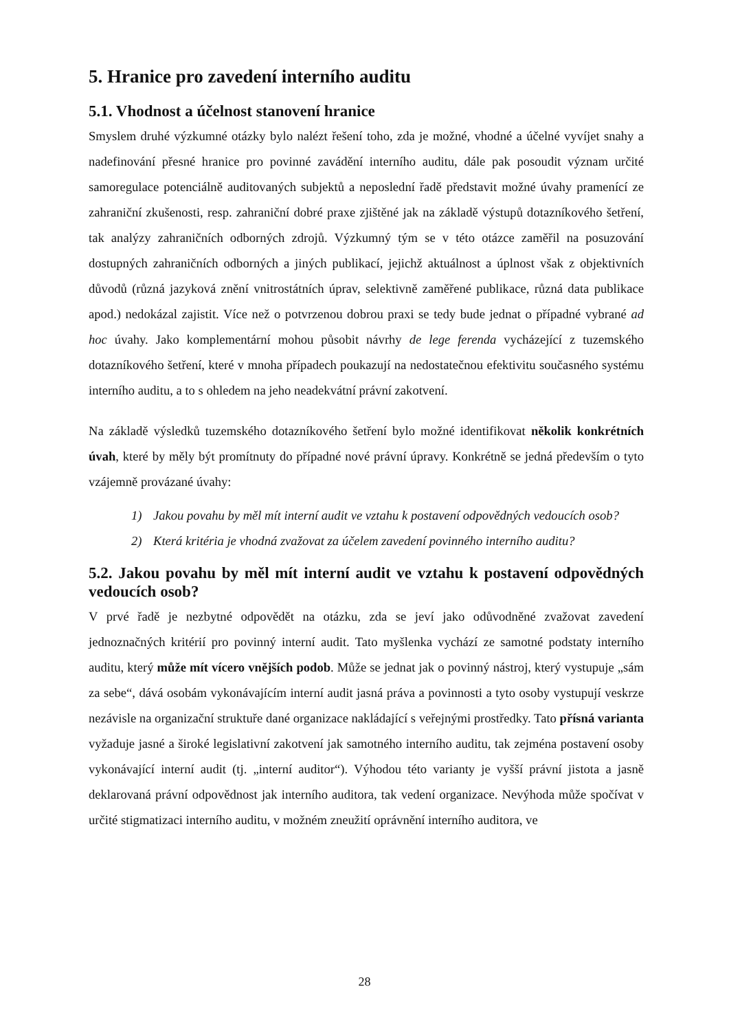5. Hranice pro zavedení interního auditu
5.1. Vhodnost a účelnost stanovení hranice
Smyslem druhé výzkumné otázky bylo nalézt řešení toho, zda je možné, vhodné a účelné vyvíjet snahy a nadefinování přesné hranice pro povinné zavádění interního auditu, dále pak posoudit význam určité samoregulace potenciálně auditovaných subjektů a neposlední řadě představit možné úvahy pramenící ze zahraniční zkušenosti, resp. zahraniční dobré praxe zjištěné jak na základě výstupů dotazníkového šetření, tak analýzy zahraničních odborných zdrojů. Výzkumný tým se v této otázce zaměřil na posuzování dostupných zahraničních odborných a jiných publikací, jejichž aktuálnost a úplnost však z objektivních důvodů (různá jazyková znění vnitrostátních úprav, selektivně zaměřené publikace, různá data publikace apod.) nedokázal zajistit. Více než o potvrzenou dobrou praxi se tedy bude jednat o případné vybrané ad hoc úvahy. Jako komplementární mohou působit návrhy de lege ferenda vycházející z tuzemského dotazníkového šetření, které v mnoha případech poukazují na nedostatečnou efektivitu současného systému interního auditu, a to s ohledem na jeho neadekvátní právní zakotvení.
Na základě výsledků tuzemského dotazníkového šetření bylo možné identifikovat několik konkrétních úvah, které by měly být promítnuty do případné nové právní úpravy. Konkrétně se jedná především o tyto vzájemně provázané úvahy:
1) Jakou povahu by měl mít interní audit ve vztahu k postavení odpovědných vedoucích osob?
2) Která kritéria je vhodná zvažovat za účelem zavedení povinného interního auditu?
5.2. Jakou povahu by měl mít interní audit ve vztahu k postavení odpovědných vedoucích osob?
V prvé řadě je nezbytné odpovědět na otázku, zda se jeví jako odůvodněné zvažovat zavedení jednoznačných kritérií pro povinný interní audit. Tato myšlenka vychází ze samotné podstaty interního auditu, který může mít vícero vnějších podob. Může se jednat jak o povinný nástroj, který vystupuje „sám za sebe“, dává osobám vykonávajícím interní audit jasná práva a povinnosti a tyto osoby vystupují veskrze nezávisle na organizační struktuře dané organizace nakládající s veřejnými prostředky. Tato přísná varianta vyžaduje jasné a široké legislativní zakotvení jak samotného interního auditu, tak zejména postavení osoby vykonávající interní audit (tj. „interní auditor“). Výhodou této varianty je vyšší právní jistota a jasně deklarovaná právní odpovědnost jak interního auditora, tak vedení organizace. Nevýhoda může spočívat v určité stigmatizaci interního auditu, v možném zneužití oprávnění interního auditora, ve
28